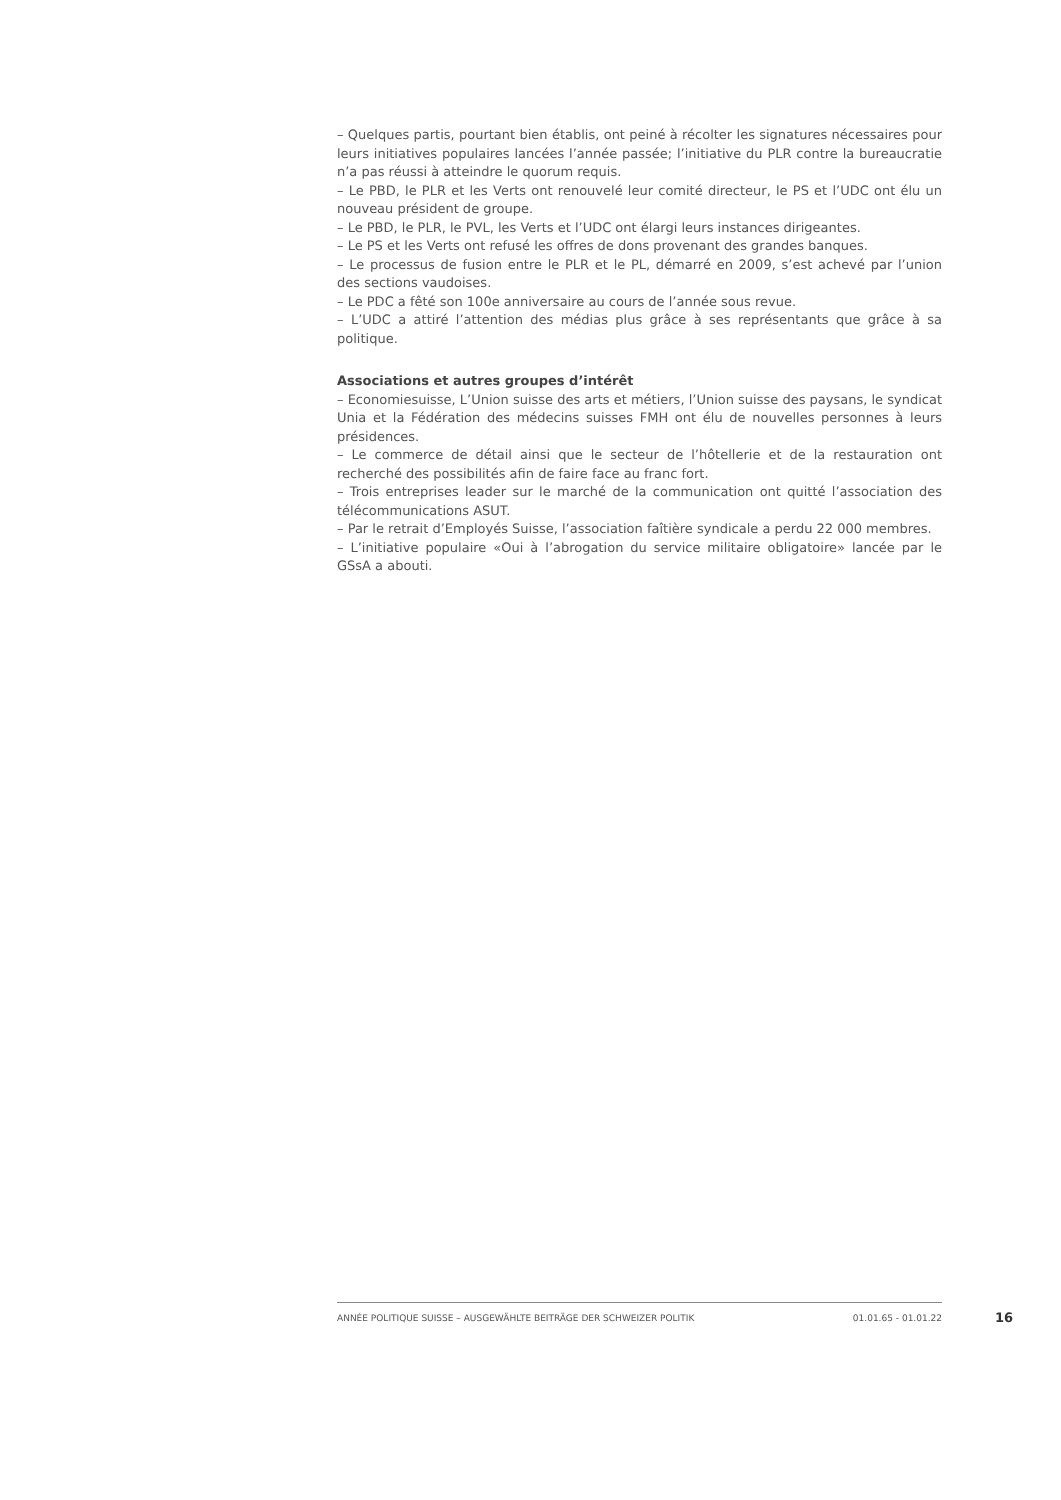– Quelques partis, pourtant bien établis, ont peiné à récolter les signatures nécessaires pour leurs initiatives populaires lancées l’année passée; l’initiative du PLR contre la bureaucratie n’a pas réussi à atteindre le quorum requis.
– Le PBD, le PLR et les Verts ont renouvelé leur comité directeur, le PS et l’UDC ont élu un nouveau président de groupe.
– Le PBD, le PLR, le PVL, les Verts et l’UDC ont élargi leurs instances dirigeantes.
– Le PS et les Verts ont refusé les offres de dons provenant des grandes banques.
– Le processus de fusion entre le PLR et le PL, démarré en 2009, s’est achevé par l’union des sections vaudoises.
– Le PDC a fêté son 100e anniversaire au cours de l’année sous revue.
– L’UDC a attiré l’attention des médias plus grâce à ses représentants que grâce à sa politique.
Associations et autres groupes d’intérêt
– Economiesuisse, L’Union suisse des arts et métiers, l’Union suisse des paysans, le syndicat Unia et la Fédération des médecins suisses FMH ont élu de nouvelles personnes à leurs présidences.
– Le commerce de détail ainsi que le secteur de l’hôtellerie et de la restauration ont recherché des possibilités afin de faire face au franc fort.
– Trois entreprises leader sur le marché de la communication ont quitté l’association des télécommunications ASUT.
– Par le retrait d’Employés Suisse, l’association faîtière syndicale a perdu 22 000 membres.
– L’initiative populaire «Oui à l’abrogation du service militaire obligatoire» lancée par le GSsA a abouti.
ANNÉE POLITIQUE SUISSE – AUSGEWÄHLTE BEITRÄGE DER SCHWEIZER POLITIK 01.01.65 - 01.01.22
16